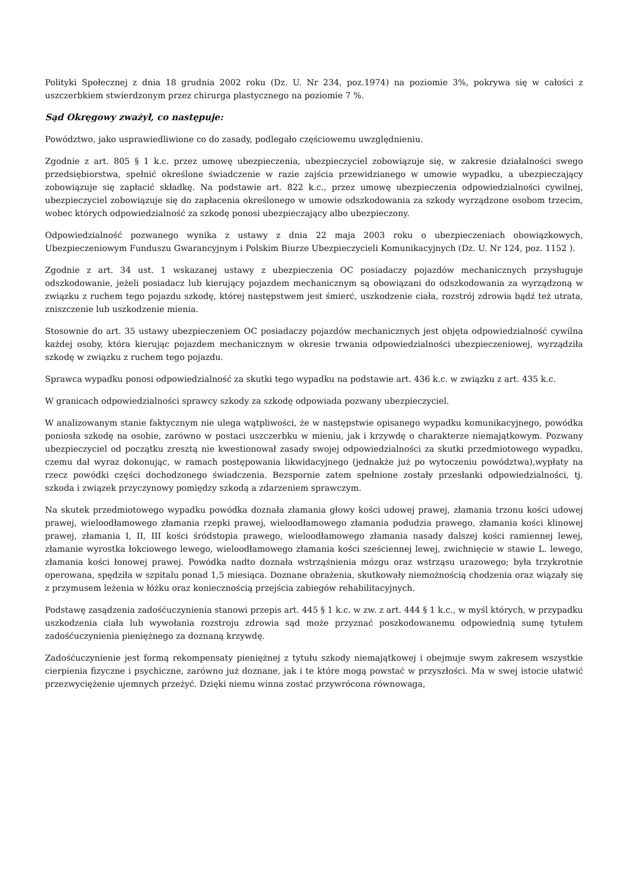Polityki Społecznej z dnia 18 grudnia 2002 roku (Dz. U. Nr 234, poz.1974) na poziomie 3%, pokrywa się w całości z uszczerbkiem stwierdzonym przez chirurga plastycznego na poziomie 7 %.
Sąd Okręgowy zważył, co następuje:
Powództwo, jako usprawiedliwione co do zasady, podlegało częściowemu uwzględnieniu.
Zgodnie z art. 805 § 1 k.c. przez umowę ubezpieczenia, ubezpieczyciel zobowiązuje się, w zakresie działalności swego przedsiębiorstwa, spełnić określone świadczenie w razie zajścia przewidzianego w umowie wypadku, a ubezpieczający zobowiązuje się zapłacić składkę. Na podstawie art. 822 k.c., przez umowę ubezpieczenia odpowiedzialności cywilnej, ubezpieczyciel zobowiązuje się do zapłacenia określonego w umowie odszkodowania za szkody wyrządzone osobom trzecim, wobec których odpowiedzialność za szkodę ponosi ubezpieczający albo ubezpieczony.
Odpowiedzialność pozwanego wynika z ustawy z dnia 22 maja 2003 roku o ubezpieczeniach obowiązkowych, Ubezpieczeniowym Funduszu Gwarancyjnym i Polskim Biurze Ubezpieczycieli Komunikacyjnych (Dz. U. Nr 124, poz. 1152 ).
Zgodnie z art. 34 ust. 1 wskazanej ustawy z ubezpieczenia OC posiadaczy pojazdów mechanicznych przysługuje odszkodowanie, jeżeli posiadacz lub kierujący pojazdem mechanicznym są obowiązani do odszkodowania za wyrządzoną w związku z ruchem tego pojazdu szkodę, której następstwem jest śmierć, uszkodzenie ciała, rozstrój zdrowia bądź też utrata, zniszczenie lub uszkodzenie mienia.
Stosownie do art. 35 ustawy ubezpieczeniem OC posiadaczy pojazdów mechanicznych jest objęta odpowiedzialność cywilna każdej osoby, która kierując pojazdem mechanicznym w okresie trwania odpowiedzialności ubezpieczeniowej, wyrządziła szkodę w związku z ruchem tego pojazdu.
Sprawca wypadku ponosi odpowiedzialność za skutki tego wypadku na podstawie art. 436 k.c. w związku z art. 435 k.c.
W granicach odpowiedzialności sprawcy szkody za szkodę odpowiada pozwany ubezpieczyciel.
W analizowanym stanie faktycznym nie ulega wątpliwości, że w następstwie opisanego wypadku komunikacyjnego, powódka poniosła szkodę na osobie, zarówno w postaci uszczerbku w mieniu, jak i krzywdę o charakterze niemajątkowym. Pozwany ubezpieczyciel od początku zresztą nie kwestionował zasady swojej odpowiedzialności za skutki przedmiotowego wypadku, czemu dał wyraz dokonując, w ramach postępowania likwidacyjnego (jednakże już po wytoczeniu powództwa),wypłaty na rzecz powódki części dochodzonego świadczenia. Bezspornie zatem spełnione zostały przesłanki odpowiedzialności, tj. szkoda i związek przyczynowy pomiędzy szkodą a zdarzeniem sprawczym.
Na skutek przedmiotowego wypadku powódka doznała złamania głowy kości udowej prawej, złamania trzonu kości udowej prawej, wieloodłamowego złamania rzepki prawej, wieloodłamowego złamania podudzia prawego, złamania kości klinowej prawej, złamania I, II, III kości śródstopia prawego, wieloodłamowego złamania nasady dalszej kości ramiennej lewej, złamanie wyrostka łokciowego lewego, wieloodłamowego złamania kości sześciennej lewej, zwichnięcie w stawie L. lewego, złamania kości łonowej prawej. Powódka nadto doznała wstrząśnienia mózgu oraz wstrząsu urazowego; była trzykrotnie operowana, spędziła w szpitalu ponad 1,5 miesiąca. Doznane obrażenia, skutkowały niemożnością chodzenia oraz wiązały się z przymusem leżenia w łóżku oraz koniecznością przejścia zabiegów rehabilitacyjnych.
Podstawę zasądzenia zadośćuczynienia stanowi przepis art. 445 § 1 k.c. w zw. z art. 444 § 1 k.c., w myśl których, w przypadku uszkodzenia ciała lub wywołania rozstroju zdrowia sąd może przyznać poszkodowanemu odpowiednią sumę tytułem zadośćuczynienia pieniężnego za doznaną krzywdę.
Zadośćuczynienie jest formą rekompensaty pieniężnej z tytułu szkody niemajątkowej i obejmuje swym zakresem wszystkie cierpienia fizyczne i psychiczne, zarówno już doznane, jak i te które mogą powstać w przyszłości. Ma w swej istocie ułatwić przezwyciężenie ujemnych przeżyć. Dzięki niemu winna zostać przywrócona równowaga,